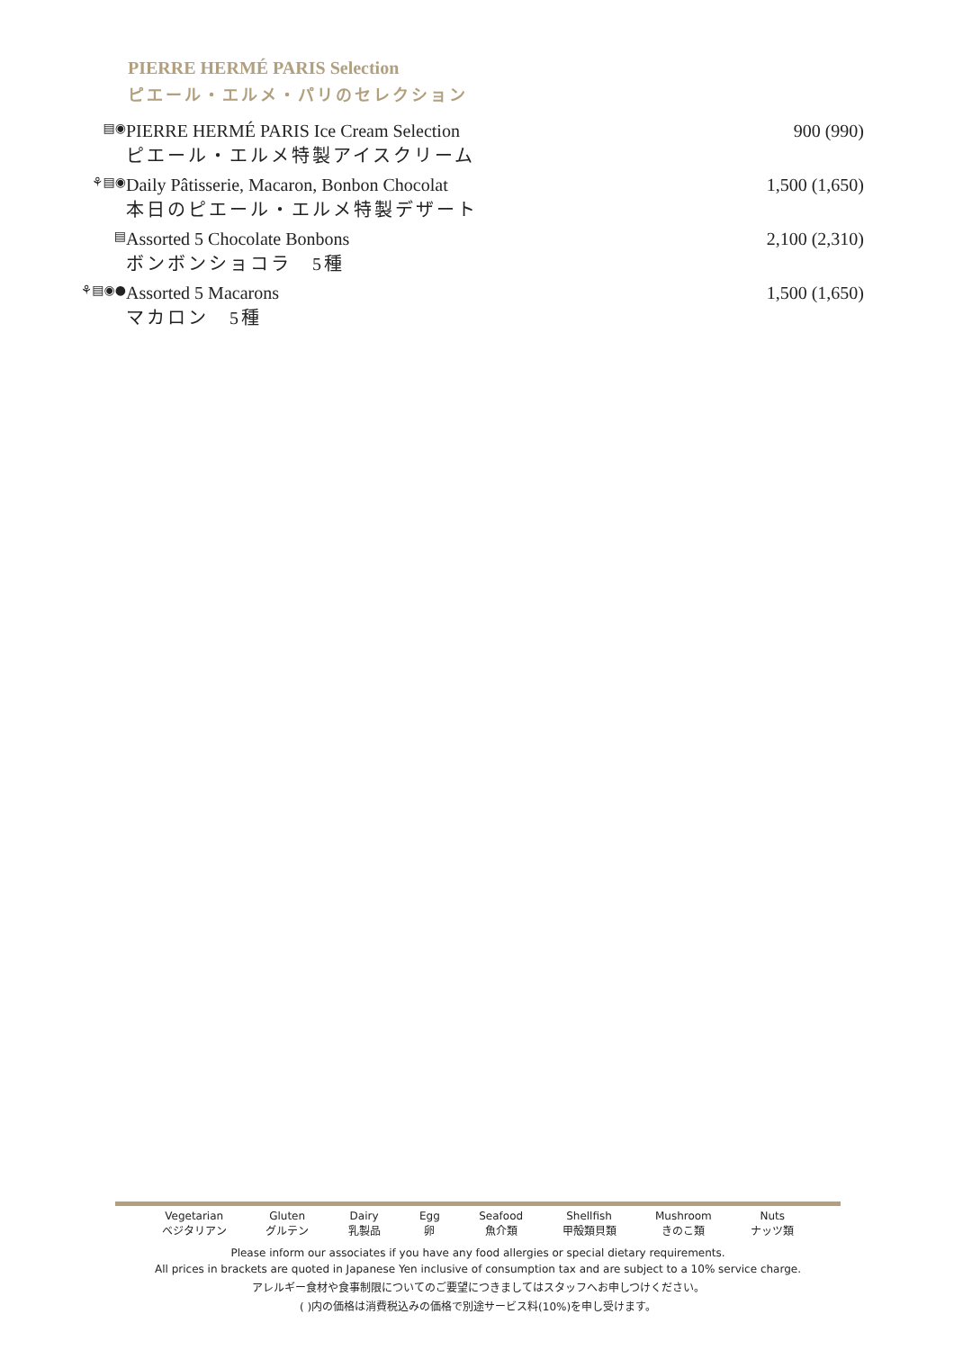PIERRE HERMÉ PARIS Selection
ピエール・エルメ・パリのセレクション
| ▤◉ | PIERRE HERMÉ PARIS Ice Cream Selection ピエール・エルメ特製アイスクリーム | 900 (990) |
| ⚘▤◉ | Daily Pâtisserie, Macaron, Bonbon Chocolat 本日のピエール・エルメ特製デザート | 1,500 (1,650) |
| ▤ | Assorted 5 Chocolate Bonbons ボンボンショコラ 5種 | 2,100 (2,310) |
| ⚘▤◉● | Assorted 5 Macarons マカロン 5種 | 1,500 (1,650) |
Vegetarian
ベジタリアン Gluten
グルテン Dairy
乳製品 Egg
卵 Seafood
魚介類 Shellfish
甲殻類貝類 Mushroom
きのこ類 Nuts
ナッツ類
Please inform our associates if you have any food allergies or special dietary requirements.
All prices in brackets are quoted in Japanese Yen inclusive of consumption tax and are subject to a 10% service charge.
アレルギー食材や食事制限についてのご要望につきましてはスタッフへお申しつけください。
( )内の価格は消費税込みの価格で別途サービス料(10%)を申し受けます。